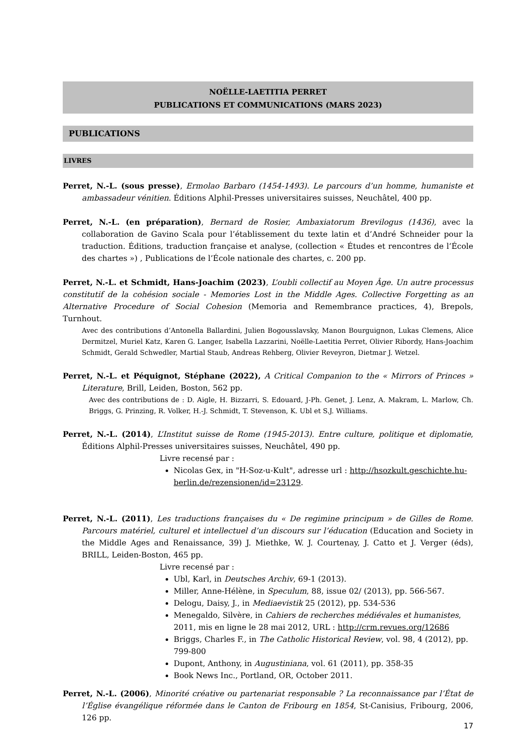NOËLLE-LAETITIA PERRET
PUBLICATIONS ET COMMUNICATIONS (MARS 2023)
PUBLICATIONS
LIVRES
Perret, N.-L. (sous presse), Ermolao Barbaro (1454-1493). Le parcours d’un homme, humaniste et ambassadeur vénitien. Éditions Alphil-Presses universitaires suisses, Neuchâtel, 400 pp.
Perret, N.-L. (en préparation), Bernard de Rosier, Ambaxiatorum Brevilogus (1436), avec la collaboration de Gavino Scala pour l’établissement du texte latin et d’André Schneider pour la traduction. Éditions, traduction française et analyse, (collection « Études et rencontres de l’École des chartes ») , Publications de l’École nationale des chartes, c. 200 pp.
Perret, N.-L. et Schmidt, Hans-Joachim (2023), L’oubli collectif au Moyen Âge. Un autre processus constitutif de la cohésion sociale - Memories Lost in the Middle Ages. Collective Forgetting as an Alternative Procedure of Social Cohesion (Memoria and Remembrance practices, 4), Brepols, Turnhout.
Avec des contributions d’Antonella Ballardini, Julien Bogousslavsky, Manon Bourguignon, Lukas Clemens, Alice Dermitzel, Muriel Katz, Karen G. Langer, Isabella Lazzarini, Noëlle-Laetitia Perret, Olivier Ribordy, Hans-Joachim Schmidt, Gerald Schwedler, Martial Staub, Andreas Rehberg, Olivier Reveyron, Dietmar J. Wetzel.
Perret, N.-L. et Péquignot, Stéphane (2022), A Critical Companion to the « Mirrors of Princes » Literature, Brill, Leiden, Boston, 562 pp.
Avec des contributions de : D. Aigle, H. Bizzarri, S. Edouard, J-Ph. Genet, J. Lenz, A. Makram, L. Marlow, Ch. Briggs, G. Prinzing, R. Volker, H.-J. Schmidt, T. Stevenson, K. Ubl et S.J. Williams.
Perret, N.-L. (2014), L’Institut suisse de Rome (1945-2013). Entre culture, politique et diplomatie, Éditions Alphil-Presses universitaires suisses, Neuchâtel, 490 pp.
Livre recensé par :
Nicolas Gex, in "H-Soz-u-Kult", adresse url : http://hsozkult.geschichte.hu-berlin.de/rezensionen/id=23129.
Perret, N.-L. (2011), Les traductions françaises du « De regimine principum » de Gilles de Rome. Parcours matériel, culturel et intellectuel d’un discours sur l’éducation (Education and Society in the Middle Ages and Renaissance, 39) J. Miethke, W. J. Courtenay, J. Catto et J. Verger (éds), BRILL, Leiden-Boston, 465 pp.
Livre recensé par :
Ubl, Karl, in Deutsches Archiv, 69-1 (2013).
Miller, Anne-Hélène, in Speculum, 88, issue 02/ (2013), pp. 566-567.
Delogu, Daisy, J., in Mediaevistik 25 (2012), pp. 534-536
Menegaldo, Silvère, in Cahiers de recherches médiévales et humanistes, 2011, mis en ligne le 28 mai 2012, URL : http://crm.revues.org/12686
Briggs, Charles F., in The Catholic Historical Review, vol. 98, 4 (2012), pp. 799-800
Dupont, Anthony, in Augustiniana, vol. 61 (2011), pp. 358-35
Book News Inc., Portland, OR, October 2011.
Perret, N.-L. (2006), Minorité créative ou partenariat responsable ? La reconnaissance par l’État de l’Église évangélique réformée dans le Canton de Fribourg en 1854, St-Canisius, Fribourg, 2006, 126 pp.
17